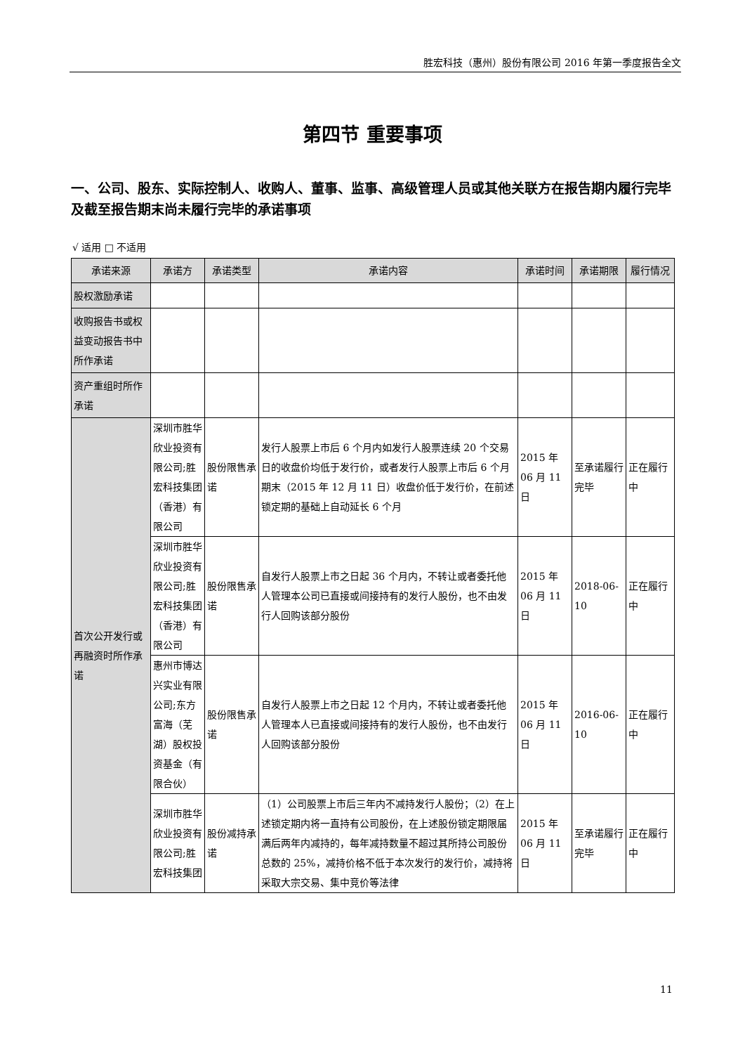胜宏科技（惠州）股份有限公司 2016 年第一季度报告全文
第四节 重要事项
一、公司、股东、实际控制人、收购人、董事、监事、高级管理人员或其他关联方在报告期内履行完毕及截至报告期末尚未履行完毕的承诺事项
√ 适用 □ 不适用
| 承诺来源 | 承诺方 | 承诺类型 | 承诺内容 | 承诺时间 | 承诺期限 | 履行情况 |
| --- | --- | --- | --- | --- | --- | --- |
| 股权激励承诺 | | | | | | |
| 收购报告书或权益变动报告书中所作承诺 | | | | | | |
| 资产重组时所作承诺 | | | | | | |
| 首次公开发行或再融资时所作承诺 | 深圳市胜华欣业投资有限公司;胜宏科技集团（香港）有限公司 | 股份限售承诺 | 发行人股票上市后 6 个月内如发行人股票连续 20 个交易日的收盘价均低于发行价，或者发行人股票上市后 6 个月期末（2015 年 12 月 11 日）收盘价低于发行价，在前述锁定期的基础上自动延长 6 个月 | 2015 年 06 月 11 日 | 至承诺履行完毕 | 正在履行中 |
| | 深圳市胜华欣业投资有限公司;胜宏科技集团（香港）有限公司 | 股份限售承诺 | 自发行人股票上市之日起 36 个月内，不转让或者委托他人管理本公司已直接或间接持有的发行人股份，也不由发行人回购该部分股份 | 2015 年 06 月 11 日 | 2018-06-10 | 正在履行中 |
| | 惠州市博达兴实业有限公司;东方富海（芜湖）股权投资基金（有限合伙） | 股份限售承诺 | 自发行人股票上市之日起 12 个月内，不转让或者委托他人管理本人已直接或间接持有的发行人股份，也不由发行人回购该部分股份 | 2015 年 06 月 11 日 | 2016-06-10 | 正在履行中 |
| | 深圳市胜华欣业投资有限公司;胜宏科技集团 | 股份减持承诺 | （1）公司股票上市后三年内不减持发行人股份；（2）在上述锁定期内将一直持有公司股份，在上述股份锁定期限届满后两年内减持的，每年减持数量不超过其所持公司股份总数的 25%，减持价格不低于本次发行的发行价，减持将采取大宗交易、集中竞价等法律 | 2015 年 06 月 11 日 | 至承诺履行完毕 | 正在履行中 |
11